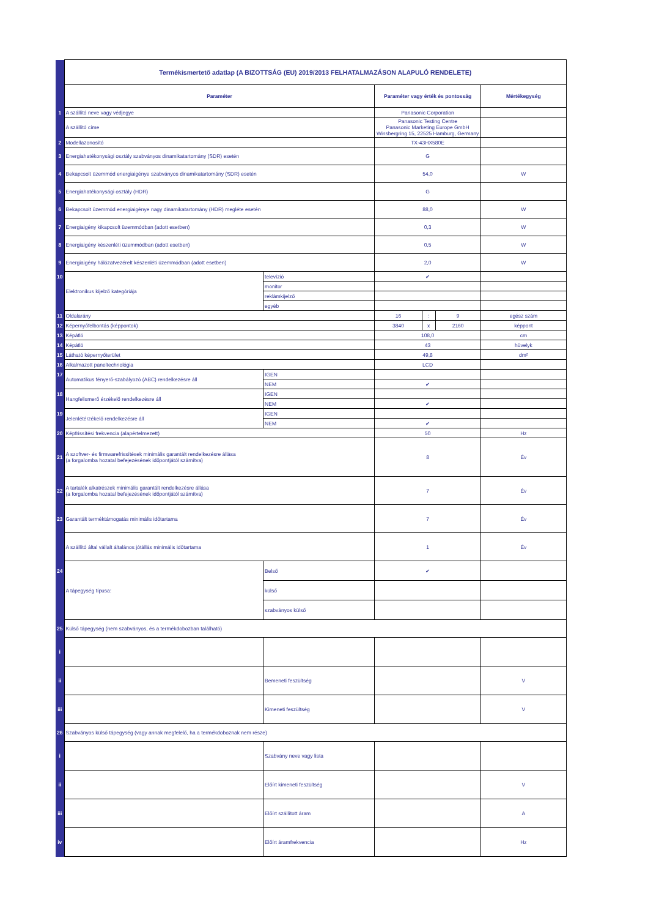| | Termékismertető adatlap (A BIZOTTSÁG (EU) 2019/2013 FELHATALMAZÁSON ALAPULÓ RENDELETE) | | | | | |
| | Paraméter | | Paraméter vagy érték és pontosság | | | Mértékegység |
| 1 | A szállító neve vagy védjegye | | Panasonic Corporation | | | |
| | A szállító címe | | Panasonic Testing Centre Panasonic Marketing Europe GmbH Winsbergring 15, 22525 Hamburg, Germany | | | |
| 2 | Modellazonosító | | TX-43HX580E | | | |
| 3 | Energiahatékonysági osztály szabványos dinamikatartomány (SDR) esetén | | G | | | |
| 4 | Bekapcsolt üzemmód energiaigénye szabványos dinamikatartomány (SDR) esetén | | 54,0 | | | W |
| 5 | Energiahatékonysági osztály (HDR) | | G | | | |
| 6 | Bekapcsolt üzemmód energiaigénye nagy dinamikatartomány (HDR) megléte esetén | | 88,0 | | | W |
| 7 | Energiaigény kikapcsolt üzemmódban (adott esetben) | | 0,3 | | | W |
| 8 | Energiaigény készenléti üzemmódban (adott esetben) | | 0,5 | | | W |
| 9 | Energiaigény hálózatvezérelt készenléti üzemmódban (adott esetben) | | 2,0 | | | W |
| 10 | Elektronikus kijelző kategóriája | televízió | ✔ | | | |
| | | monitor | | | | |
| | | reklámkijelző | | | | |
| | | egyéb | | | | |
| 11 | Oldalarány | | 16 | : | 9 | egész szám |
| 12 | Képernyőfelbontás (képpontok) | | 3840 | x | 2160 | képpont |
| 13 | Képátló | | 108,0 | | | cm |
| 14 | Képátló | | 43 | | | hüvelyk |
| 15 | Látható képernyőterület | | 49,8 | | | dm² |
| 16 | Alkalmazott paneltechnológia | | LCD | | | |
| 17 | Automatikus fényerő-szabályozó (ABC) rendelkezésre áll | IGEN | | | | |
| | | NEM | ✔ | | | |
| 18 | Hangfelismerő érzékelő rendelkezésre áll | IGEN | | | | |
| | | NEM | ✔ | | | |
| 19 | Jelenlétérzékelő rendelkezésre áll | IGEN | | | | |
| | | NEM | ✔ | | | |
| 20 | Képfrissítési frekvencia (alapértelmezett) | | 50 | | | Hz |
| 21 | A szoftver- és firmwarefrissítések minimális garantált rendelkezésre állása (a forgalomba hozatal befejezésének időpontjától számítva) | | 8 | | | Év |
| 22 | A tartalék alkatrészek minimális garantált rendelkezésre állása (a forgalomba hozatal befejezésének időpontjától számítva) | | 7 | | | Év |
| 23 | Garantált terméktámogatás minimális időtartama | | 7 | | | Év |
| | A szállító által vállalt általános jótállás minimális időtartama | | 1 | | | Év |
| 24 | A tápegység típusa: | Belső | ✔ | | | |
| | | külső | | | | |
| | | szabványos külső | | | | |
| 25 | Külső tápegység (nem szabványos, és a termékdobozban található) | | | | | |
| i | | | | | | |
| ii | | Bemeneti feszültség | | | | V |
| iii | | Kimeneti feszültség | | | | V |
| 26 | Szabványos külső tápegység (vagy annak megfelelő, ha a termékdoboznak nem része) | | | | | |
| i | | Szabvány neve vagy lista | | | | |
| ii | | Előírt kimeneti feszültség | | | | V |
| iii | | Előírt szállított áram | | | | A |
| iv | | Előírt áramfrekvencia | | | | Hz |